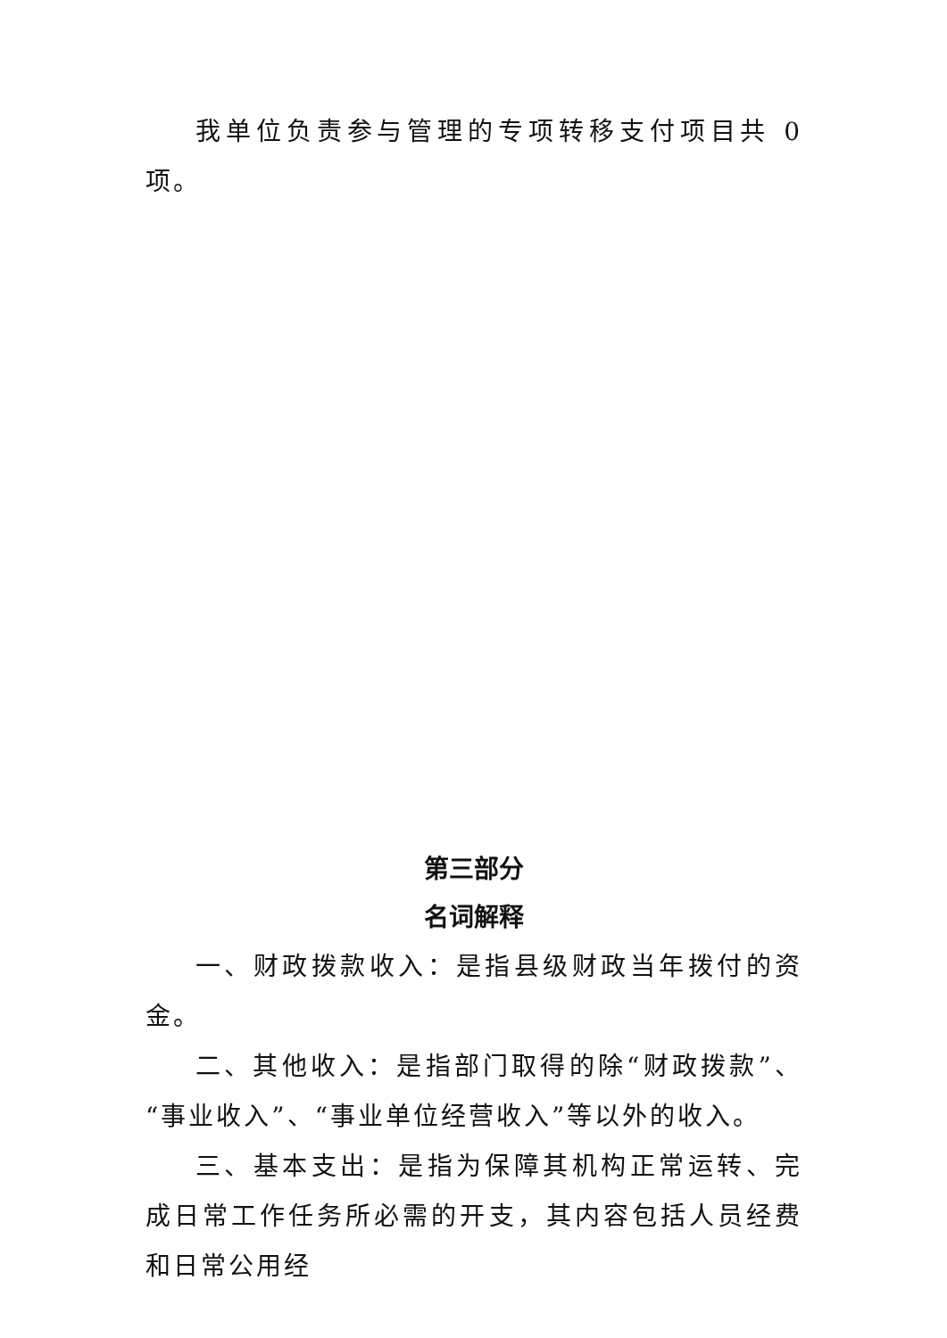我单位负责参与管理的专项转移支付项目共 0 项。
第三部分
名词解释
一、财政拨款收入：是指县级财政当年拨付的资金。
二、其他收入：是指部门取得的除“财政拨款”、“事业收入”、“事业单位经营收入”等以外的收入。
三、基本支出：是指为保障其机构正常运转、完成日常工作任务所必需的开支，其内容包括人员经费和日常公用经